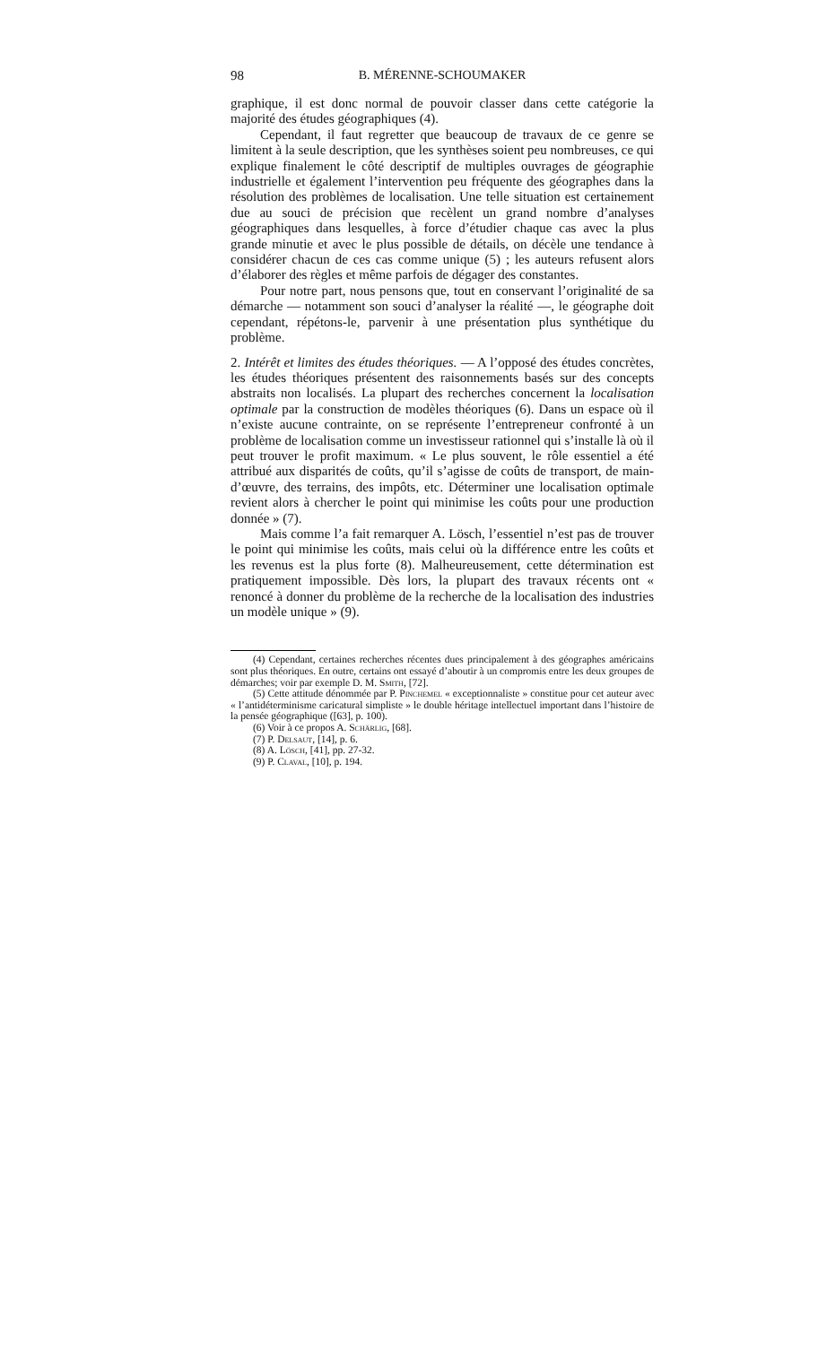98 B. MÉRENNE-SCHOUMAKER
graphique, il est donc normal de pouvoir classer dans cette catégorie la majorité des études géographiques (4).
Cependant, il faut regretter que beaucoup de travaux de ce genre se limitent à la seule description, que les synthèses soient peu nombreuses, ce qui explique finalement le côté descriptif de multiples ouvrages de géographie industrielle et également l’intervention peu fréquente des géographes dans la résolution des problèmes de localisation. Une telle situation est certainement due au souci de précision que recèlent un grand nombre d’analyses géographiques dans lesquelles, à force d’étudier chaque cas avec la plus grande minutie et avec le plus possible de détails, on décèle une tendance à considérer chacun de ces cas comme unique (5) ; les auteurs refusent alors d’élaborer des règles et même parfois de dégager des constantes.
Pour notre part, nous pensons que, tout en conservant l’originalité de sa démarche — notamment son souci d’analyser la réalité —, le géographe doit cependant, répétons-le, parvenir à une présentation plus synthétique du problème.
2. Intérêt et limites des études théoriques. — A l’opposé des études concrètes, les études théoriques présentent des raisonnements basés sur des concepts abstraits non localisés. La plupart des recherches concernent la localisation optimale par la construction de modèles théoriques (6). Dans un espace où il n’existe aucune contrainte, on se représente l’entrepreneur confronté à un problème de localisation comme un investisseur rationnel qui s’installe là où il peut trouver le profit maximum. « Le plus souvent, le rôle essentiel a été attribué aux disparités de coûts, qu’il s’agisse de coûts de transport, de main-d’œuvre, des terrains, des impôts, etc. Déterminer une localisation optimale revient alors à chercher le point qui minimise les coûts pour une production donnée » (7).
Mais comme l’a fait remarquer A. Lösch, l’essentiel n’est pas de trouver le point qui minimise les coûts, mais celui où la différence entre les coûts et les revenus est la plus forte (8). Malheureusement, cette détermination est pratiquement impossible. Dès lors, la plupart des travaux récents ont « renoncé à donner du problème de la recherche de la localisation des industries un modèle unique » (9).
(4) Cependant, certaines recherches récentes dues principalement à des géographes américains sont plus théoriques. En outre, certains ont essayé d’aboutir à un compromis entre les deux groupes de démarches; voir par exemple D. M. Smith, [72].
(5) Cette attitude dénommée par P. Pinchemel « exceptionnaliste » constitue pour cet auteur avec « l’antidéterminisme caricatural simpliste » le double héritage intellectuel important dans l’histoire de la pensée géographique ([63], p. 100).
(6) Voir à ce propos A. Schärlig, [68].
(7) P. Delsaut, [14], p. 6.
(8) A. Lösch, [41], pp. 27-32.
(9) P. Claval, [10], p. 194.